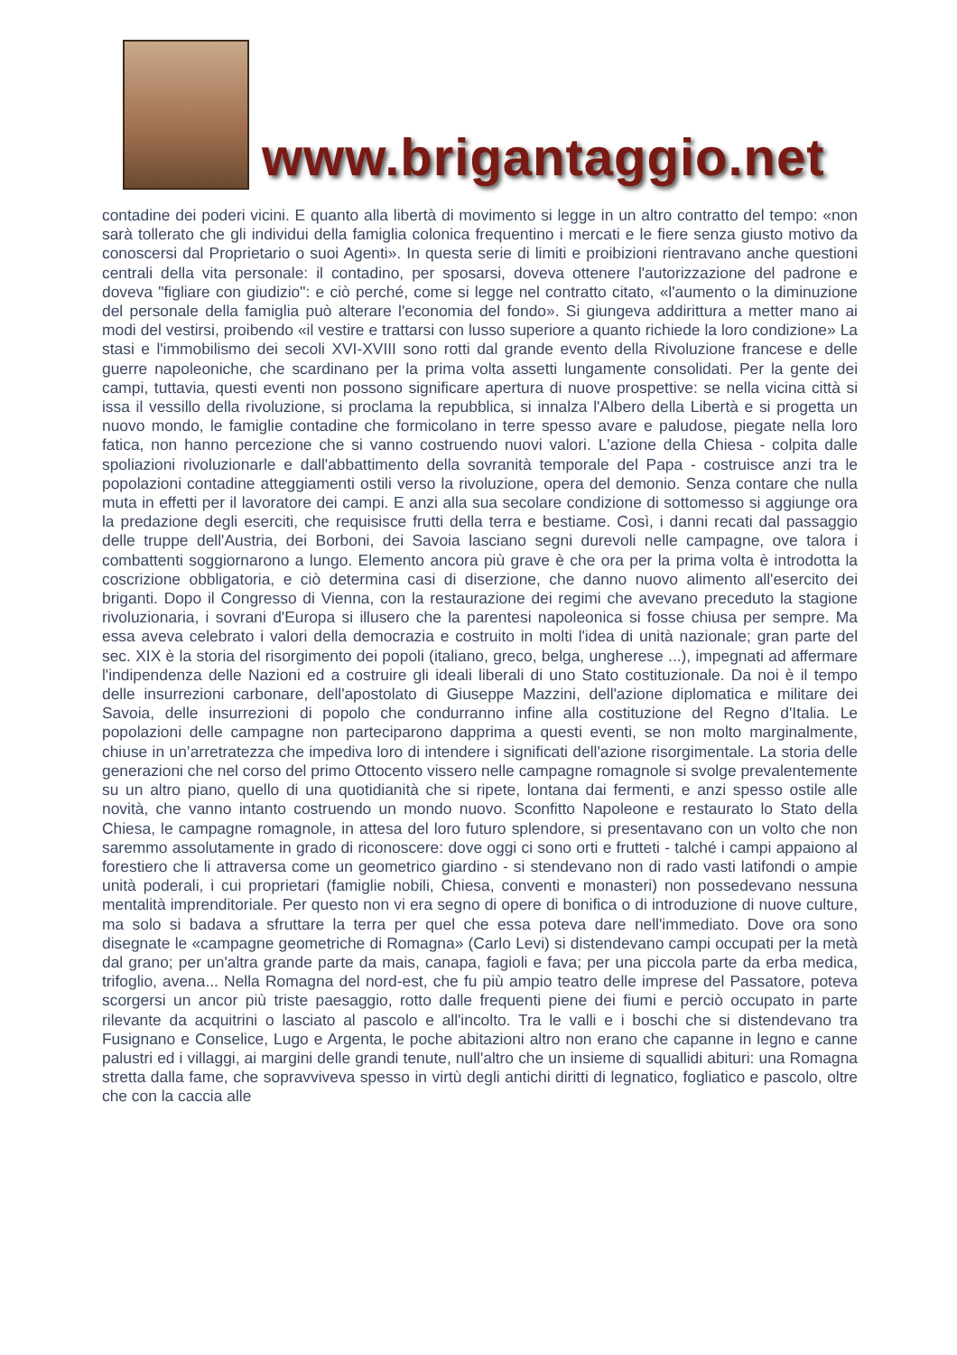www.brigantaggio.net
contadine dei poderi vicini. E quanto alla libertà di movimento si legge in un altro contratto del tempo: «non sarà tollerato che gli individui della famiglia colonica frequentino i mercati e le fiere senza giusto motivo da conoscersi dal Proprietario o suoi Agenti». In questa serie di limiti e proibizioni rientravano anche questioni centrali della vita personale: il contadino, per sposarsi, doveva ottenere l'autorizzazione del padrone e doveva "figliare con giudizio": e ciò perché, come si legge nel contratto citato, «l'aumento o la diminuzione del personale della famiglia può alterare l'economia del fondo». Si giungeva addirittura a metter mano ai modi del vestirsi, proibendo «il vestire e trattarsi con lusso superiore a quanto richiede la loro condizione» La stasi e l'immobilismo dei secoli XVI-XVIII sono rotti dal grande evento della Rivoluzione francese e delle guerre napoleoniche, che scardinano per la prima volta assetti lungamente consolidati. Per la gente dei campi, tuttavia, questi eventi non possono significare apertura di nuove prospettive: se nella vicina città si issa il vessillo della rivoluzione, si proclama la repubblica, si innalza l'Albero della Libertà e si progetta un nuovo mondo, le famiglie contadine che formicolano in terre spesso avare e paludose, piegate nella loro fatica, non hanno percezione che si vanno costruendo nuovi valori. L'azione della Chiesa - colpita dalle spoliazioni rivoluzionarle e dall'abbattimento della sovranità temporale del Papa - costruisce anzi tra le popolazioni contadine atteggiamenti ostili verso la rivoluzione, opera del demonio. Senza contare che nulla muta in effetti per il lavoratore dei campi. E anzi alla sua secolare condizione di sottomesso si aggiunge ora la predazione degli eserciti, che requisisce frutti della terra e bestiame. Così, i danni recati dal passaggio delle truppe dell'Austria, dei Borboni, dei Savoia lasciano segni durevoli nelle campagne, ove talora i combattenti soggiornarono a lungo. Elemento ancora più grave è che ora per la prima volta è introdotta la coscrizione obbligatoria, e ciò determina casi di diserzione, che danno nuovo alimento all'esercito dei briganti. Dopo il Congresso di Vienna, con la restaurazione dei regimi che avevano preceduto la stagione rivoluzionaria, i sovrani d'Europa si illusero che la parentesi napoleonica si fosse chiusa per sempre. Ma essa aveva celebrato i valori della democrazia e costruito in molti l'idea di unità nazionale; gran parte del sec. XIX è la storia del risorgimento dei popoli (italiano, greco, belga, ungherese ...), impegnati ad affermare l'indipendenza delle Nazioni ed a costruire gli ideali liberali di uno Stato costituzionale. Da noi è il tempo delle insurrezioni carbonare, dell'apostolato di Giuseppe Mazzini, dell'azione diplomatica e militare dei Savoia, delle insurrezioni di popolo che condurranno infine alla costituzione del Regno d'Italia. Le popolazioni delle campagne non parteciparono dapprima a questi eventi, se non molto marginalmente, chiuse in un’arretratezza che impediva loro di intendere i significati dell'azione risorgimentale. La storia delle generazioni che nel corso del primo Ottocento vissero nelle campagne romagnole si svolge prevalentemente su un altro piano, quello di una quotidianità che si ripete, lontana dai fermenti, e anzi spesso ostile alle novità, che vanno intanto costruendo un mondo nuovo. Sconfitto Napoleone e restaurato lo Stato della Chiesa, le campagne romagnole, in attesa del loro futuro splendore, si presentavano con un volto che non saremmo assolutamente in grado di riconoscere: dove oggi ci sono orti e frutteti - talché i campi appaiono al forestiero che li attraversa come un geometrico giardino - si stendevano non di rado vasti latifondi o ampie unità poderali, i cui proprietari (famiglie nobili, Chiesa, conventi e monasteri) non possedevano nessuna mentalità imprenditoriale. Per questo non vi era segno di opere di bonifica o di introduzione di nuove culture, ma solo si badava a sfruttare la terra per quel che essa poteva dare nell'immediato. Dove ora sono disegnate le «campagne geometriche di Romagna» (Carlo Levi) si distendevano campi occupati per la metà dal grano; per un'altra grande parte da mais, canapa, fagioli e fava; per una piccola parte da erba medica, trifoglio, avena... Nella Romagna del nord-est, che fu più ampio teatro delle imprese del Passatore, poteva scorgersi un ancor più triste paesaggio, rotto dalle frequenti piene dei fiumi e perciò occupato in parte rilevante da acquitrini o lasciato al pascolo e all'incolto. Tra le valli e i boschi che si distendevano tra Fusignano e Conselice, Lugo e Argenta, le poche abitazioni altro non erano che capanne in legno e canne palustri ed i villaggi, ai margini delle grandi tenute, null'altro che un insieme di squallidi abituri: una Romagna stretta dalla fame, che sopravviveva spesso in virtù degli antichi diritti di legnatico, fogliatico e pascolo, oltre che con la caccia alle